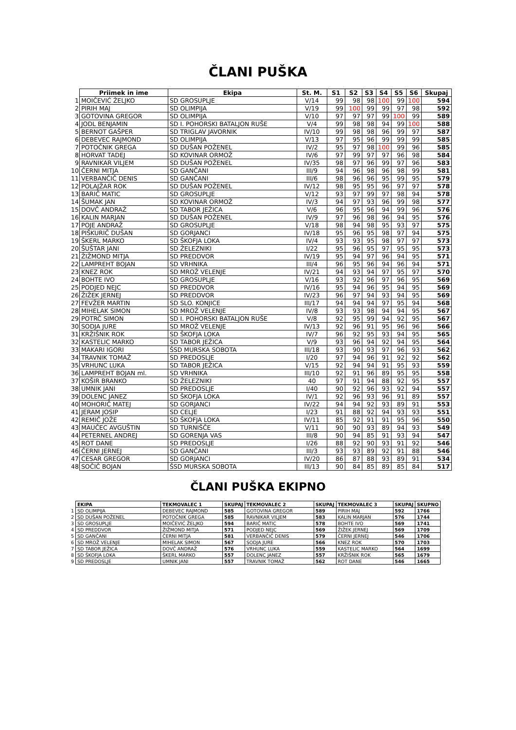ČLANI PUŠKA
| | Priimek in ime | Ekipa | St. M. | S1 | S2 | S3 | S4 | S5 | S6 | Skupaj |
| 1 | MOIČEVIĆ ŽELJKO | SD GROSUPLJE | V/14 | 99 | 98 | 98 | 100 | 99 | 100 | 594 |
| 2 | PIRIH MAJ | SD OLIMPIJA | V/19 | 99 | 100 | 99 | 99 | 97 | 98 | 592 |
| 3 | GOTOVINA GREGOR | SD OLIMPIJA | V/10 | 97 | 97 | 97 | 99 | 100 | 99 | 589 |
| 4 | JODL BENJAMIN | SD I. POHORSKI BATALJON RUŠE | V/4 | 99 | 98 | 98 | 94 | 99 | 100 | 588 |
| 5 | BERNOT GAŠPER | SD TRIGLAV JAVORNIK | IV/10 | 99 | 98 | 98 | 96 | 99 | 97 | 587 |
| 6 | DEBEVEC RAJMOND | SD OLIMPIJA | V/13 | 97 | 95 | 96 | 99 | 99 | 99 | 585 |
| 7 | POTOČNIK GREGA | SD DUŠAN POŽENEL | IV/2 | 95 | 97 | 98 | 100 | 99 | 96 | 585 |
| 8 | HORVAT TADEJ | SD KOVINAR ORMOŽ | IV/6 | 97 | 99 | 97 | 97 | 96 | 98 | 584 |
| 9 | RAVNIKAR VILJEM | SD DUŠAN POŽENEL | IV/35 | 98 | 97 | 96 | 99 | 97 | 96 | 583 |
| 10 | ČERNI MITJA | SD GANČANI | III/9 | 94 | 96 | 98 | 96 | 98 | 99 | 581 |
| 11 | VERBANČIČ DENIS | SD GANČANI | III/6 | 98 | 96 | 96 | 95 | 99 | 95 | 579 |
| 12 | POLAJŽAR ROK | SD DUŠAN POŽENEL | IV/12 | 98 | 95 | 95 | 96 | 97 | 97 | 578 |
| 13 | BARIČ MATIC | SD GROSUPLJE | V/12 | 93 | 97 | 99 | 97 | 98 | 94 | 578 |
| 14 | ŠUMAK JAN | SD KOVINAR ORMOŽ | IV/3 | 94 | 97 | 93 | 96 | 99 | 98 | 577 |
| 15 | DOVČ ANDRAŽ | SD TABOR JEŽICA | V/6 | 96 | 95 | 96 | 94 | 99 | 96 | 576 |
| 16 | KALIN MARJAN | SD DUŠAN POŽENEL | IV/9 | 97 | 96 | 98 | 96 | 94 | 95 | 576 |
| 17 | POJE ANDRAŽ | SD GROSUPLJE | V/18 | 98 | 94 | 98 | 95 | 93 | 97 | 575 |
| 18 | PIŠKURIČ DUŠAN | SD GORJANCI | IV/18 | 95 | 96 | 95 | 98 | 97 | 94 | 575 |
| 19 | ŠKERL MARKO | SD ŠKOFJA LOKA | IV/4 | 93 | 93 | 95 | 98 | 97 | 97 | 573 |
| 20 | ŠUŠTAR JANI | SD ŽELEZNIKI | I/22 | 95 | 96 | 95 | 97 | 95 | 95 | 573 |
| 21 | ŽIŽMOND MITJA | SD PREDDVOR | IV/19 | 95 | 94 | 97 | 96 | 94 | 95 | 571 |
| 22 | LAMPREHT BOJAN | SD VRHNIKA | III/4 | 96 | 95 | 96 | 94 | 96 | 94 | 571 |
| 23 | KNEZ ROK | SD MROŽ VELENJE | IV/21 | 94 | 93 | 94 | 97 | 95 | 97 | 570 |
| 24 | BOHTE IVO | SD GROSUPLJE | V/16 | 93 | 92 | 96 | 97 | 96 | 95 | 569 |
| 25 | PODJED NEJC | SD PREDDVOR | IV/16 | 95 | 94 | 96 | 95 | 94 | 95 | 569 |
| 26 | ŽIŽEK JERNEJ | SD PREDDVOR | IV/23 | 96 | 97 | 94 | 93 | 94 | 95 | 569 |
| 27 | FEVŽER MARTIN | SD SLO. KONJICE | III/17 | 94 | 94 | 94 | 97 | 95 | 94 | 568 |
| 28 | MIHELAK SIMON | SD MROŽ VELENJE | IV/8 | 93 | 93 | 98 | 94 | 94 | 95 | 567 |
| 29 | POTRČ SIMON | SD I. POHORSKI BATALJON RUŠE | V/8 | 92 | 95 | 99 | 94 | 92 | 95 | 567 |
| 30 | SODJA JURE | SD MROŽ VELENJE | IV/13 | 92 | 96 | 91 | 95 | 96 | 96 | 566 |
| 31 | KRŽIŠNIK ROK | SD ŠKOFJA LOKA | IV/7 | 96 | 92 | 95 | 93 | 94 | 95 | 565 |
| 32 | KASTELIC MARKO | SD TABOR JEŽICA | V/9 | 93 | 96 | 94 | 92 | 94 | 95 | 564 |
| 33 | MAKARI IGORI | ŠSD MURSKA SOBOTA | III/18 | 93 | 90 | 93 | 97 | 96 | 93 | 562 |
| 34 | TRAVNIK TOMAŽ | SD PREDOSLJE | I/20 | 97 | 94 | 96 | 91 | 92 | 92 | 562 |
| 35 | VRHUNC LUKA | SD TABOR JEŽICA | V/15 | 92 | 94 | 94 | 91 | 95 | 93 | 559 |
| 36 | LAMPREHT BOJAN ml. | SD VRHNIKA | III/10 | 92 | 91 | 96 | 89 | 95 | 95 | 558 |
| 37 | KOŠIR BRANKO | SD ŽELEZNIKI | 40 | 97 | 91 | 94 | 88 | 92 | 95 | 557 |
| 38 | UMNIK JANI | SD PREDOSLJE | I/40 | 90 | 92 | 96 | 93 | 92 | 94 | 557 |
| 39 | DOLENC JANEZ | SD ŠKOFJA LOKA | IV/1 | 92 | 96 | 93 | 96 | 91 | 89 | 557 |
| 40 | MOHORIČ MATEJ | SD GORJANCI | IV/22 | 94 | 94 | 92 | 93 | 89 | 91 | 553 |
| 41 | JERAM JOSIP | SD CELJE | I/23 | 91 | 88 | 92 | 94 | 93 | 93 | 551 |
| 42 | REMIČ JOŽE | SD ŠKOFJA LOKA | IV/11 | 85 | 92 | 91 | 91 | 95 | 96 | 550 |
| 43 | MAUČEC AVGUŠTIN | SD TURNIŠČE | V/11 | 90 | 90 | 93 | 89 | 94 | 93 | 549 |
| 44 | PETERNEL ANDREJ | SD GORENJA VAS | III/8 | 90 | 94 | 85 | 91 | 93 | 94 | 547 |
| 45 | ROT DANE | SD PREDOSLJE | I/26 | 88 | 92 | 90 | 93 | 91 | 92 | 546 |
| 46 | ČERNI JERNEJ | SD GANČANI | III/3 | 93 | 93 | 89 | 92 | 91 | 88 | 546 |
| 47 | CESAR GREGOR | SD GORJANCI | IV/20 | 86 | 87 | 88 | 93 | 89 | 91 | 534 |
| 48 | SOČIČ BOJAN | ŠSD MURSKA SOBOTA | III/13 | 90 | 84 | 85 | 89 | 85 | 84 | 517 |
ČLANI PUŠKA EKIPNO
| | EKIPA | TEKMOVALEC 1 | SKUPAJ | TEKMOVALEC 2 | SKUPAJ | TEKMOVALEC 3 | SKUPAJ | SKUPNO |
| 1 | SD OLIMPIJA | DEBEVEC RAJMOND | 585 | GOTOVINA GREGOR | 589 | PIRIH MAJ | 592 | 1766 |
| 2 | SD DUŠAN POŽENEL | POTOČNIK GREGA | 585 | RAVNIKAR VILJEM | 583 | KALIN MARJAN | 576 | 1744 |
| 3 | SD GROSUPLJE | MOIČEVIĆ ŽELJKO | 594 | BARIČ MATIC | 578 | BOHTE IVO | 569 | 1741 |
| 4 | SD PREDDVOR | ŽIŽMOND MITJA | 571 | PODJED NEJC | 569 | ŽIŽEK JERNEJ | 569 | 1709 |
| 5 | SD GANČANI | ČERNI MITJA | 581 | VERBANČIČ DENIS | 579 | ČERNI JERNEJ | 546 | 1706 |
| 6 | SD MROŽ VELENJE | MIHELAK SIMON | 567 | SODJA JURE | 566 | KNEZ ROK | 570 | 1703 |
| 7 | SD TABOR JEŽICA | DOVČ ANDRAŽ | 576 | VRHUNC LUKA | 559 | KASTELIC MARKO | 564 | 1699 |
| 8 | SD ŠKOFJA LOKA | ŠKERL MARKO | 557 | DOLENC JANEZ | 557 | KRŽIŠNIK ROK | 565 | 1679 |
| 9 | SD PREDOSLJE | UMNIK JANI | 557 | TRAVNIK TOMAŽ | 562 | ROT DANE | 546 | 1665 |